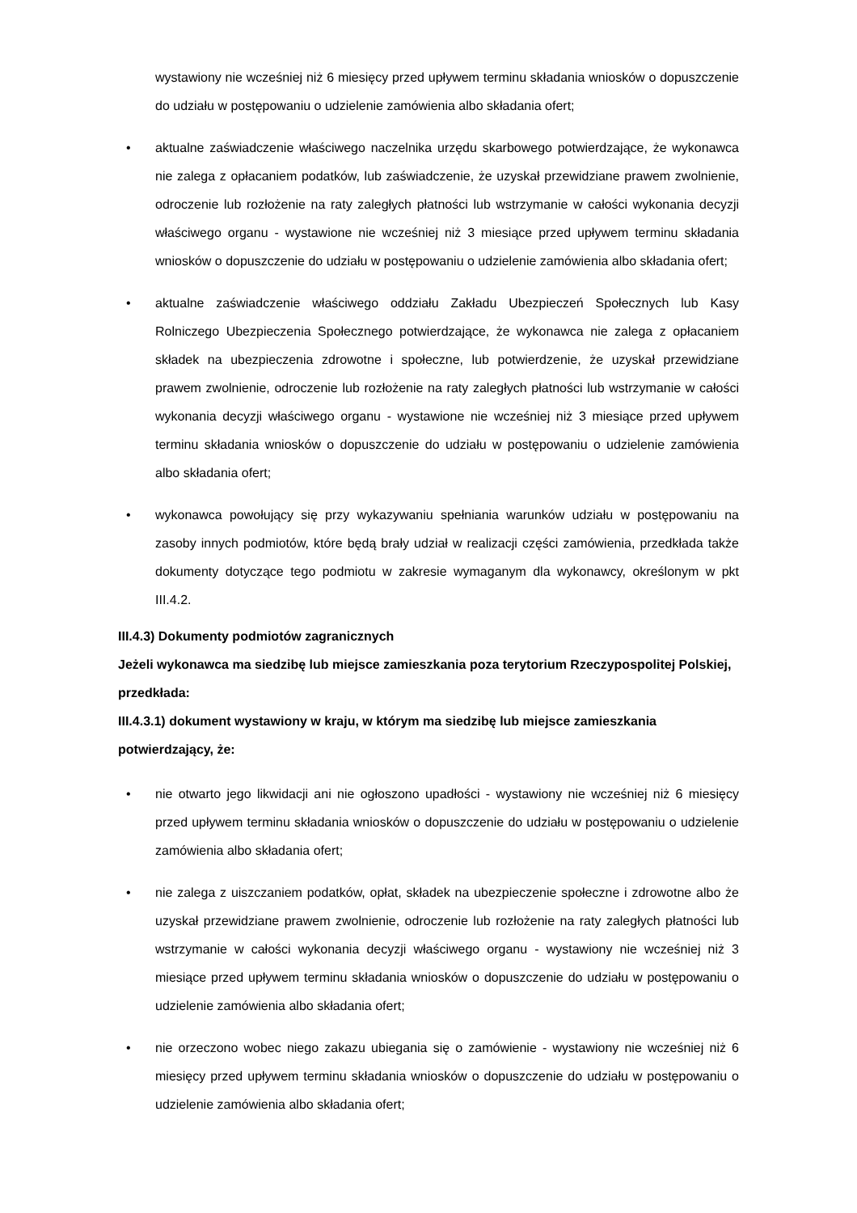wystawiony nie wcześniej niż 6 miesięcy przed upływem terminu składania wniosków o dopuszczenie do udziału w postępowaniu o udzielenie zamówienia albo składania ofert;
• aktualne zaświadczenie właściwego naczelnika urzędu skarbowego potwierdzające, że wykonawca nie zalega z opłacaniem podatków, lub zaświadczenie, że uzyskał przewidziane prawem zwolnienie, odroczenie lub rozłożenie na raty zaległych płatności lub wstrzymanie w całości wykonania decyzji właściwego organu - wystawione nie wcześniej niż 3 miesiące przed upływem terminu składania wniosków o dopuszczenie do udziału w postępowaniu o udzielenie zamówienia albo składania ofert;
• aktualne zaświadczenie właściwego oddziału Zakładu Ubezpieczeń Społecznych lub Kasy Rolniczego Ubezpieczenia Społecznego potwierdzające, że wykonawca nie zalega z opłacaniem składek na ubezpieczenia zdrowotne i społeczne, lub potwierdzenie, że uzyskał przewidziane prawem zwolnienie, odroczenie lub rozłożenie na raty zaległych płatności lub wstrzymanie w całości wykonania decyzji właściwego organu - wystawione nie wcześniej niż 3 miesiące przed upływem terminu składania wniosków o dopuszczenie do udziału w postępowaniu o udzielenie zamówienia albo składania ofert;
• wykonawca powołujący się przy wykazywaniu spełniania warunków udziału w postępowaniu na zasoby innych podmiotów, które będą brały udział w realizacji części zamówienia, przedkłada także dokumenty dotyczące tego podmiotu w zakresie wymaganym dla wykonawcy, określonym w pkt III.4.2.
III.4.3) Dokumenty podmiotów zagranicznych
Jeżeli wykonawca ma siedzibę lub miejsce zamieszkania poza terytorium Rzeczypospolitej Polskiej, przedkłada:
III.4.3.1) dokument wystawiony w kraju, w którym ma siedzibę lub miejsce zamieszkania potwierdzający, że:
• nie otwarto jego likwidacji ani nie ogłoszono upadłości - wystawiony nie wcześniej niż 6 miesięcy przed upływem terminu składania wniosków o dopuszczenie do udziału w postępowaniu o udzielenie zamówienia albo składania ofert;
• nie zalega z uiszczaniem podatków, opłat, składek na ubezpieczenie społeczne i zdrowotne albo że uzyskał przewidziane prawem zwolnienie, odroczenie lub rozłożenie na raty zaległych płatności lub wstrzymanie w całości wykonania decyzji właściwego organu - wystawiony nie wcześniej niż 3 miesiące przed upływem terminu składania wniosków o dopuszczenie do udziału w postępowaniu o udzielenie zamówienia albo składania ofert;
• nie orzeczono wobec niego zakazu ubiegania się o zamówienie - wystawiony nie wcześniej niż 6 miesięcy przed upływem terminu składania wniosków o dopuszczenie do udziału w postępowaniu o udzielenie zamówienia albo składania ofert;